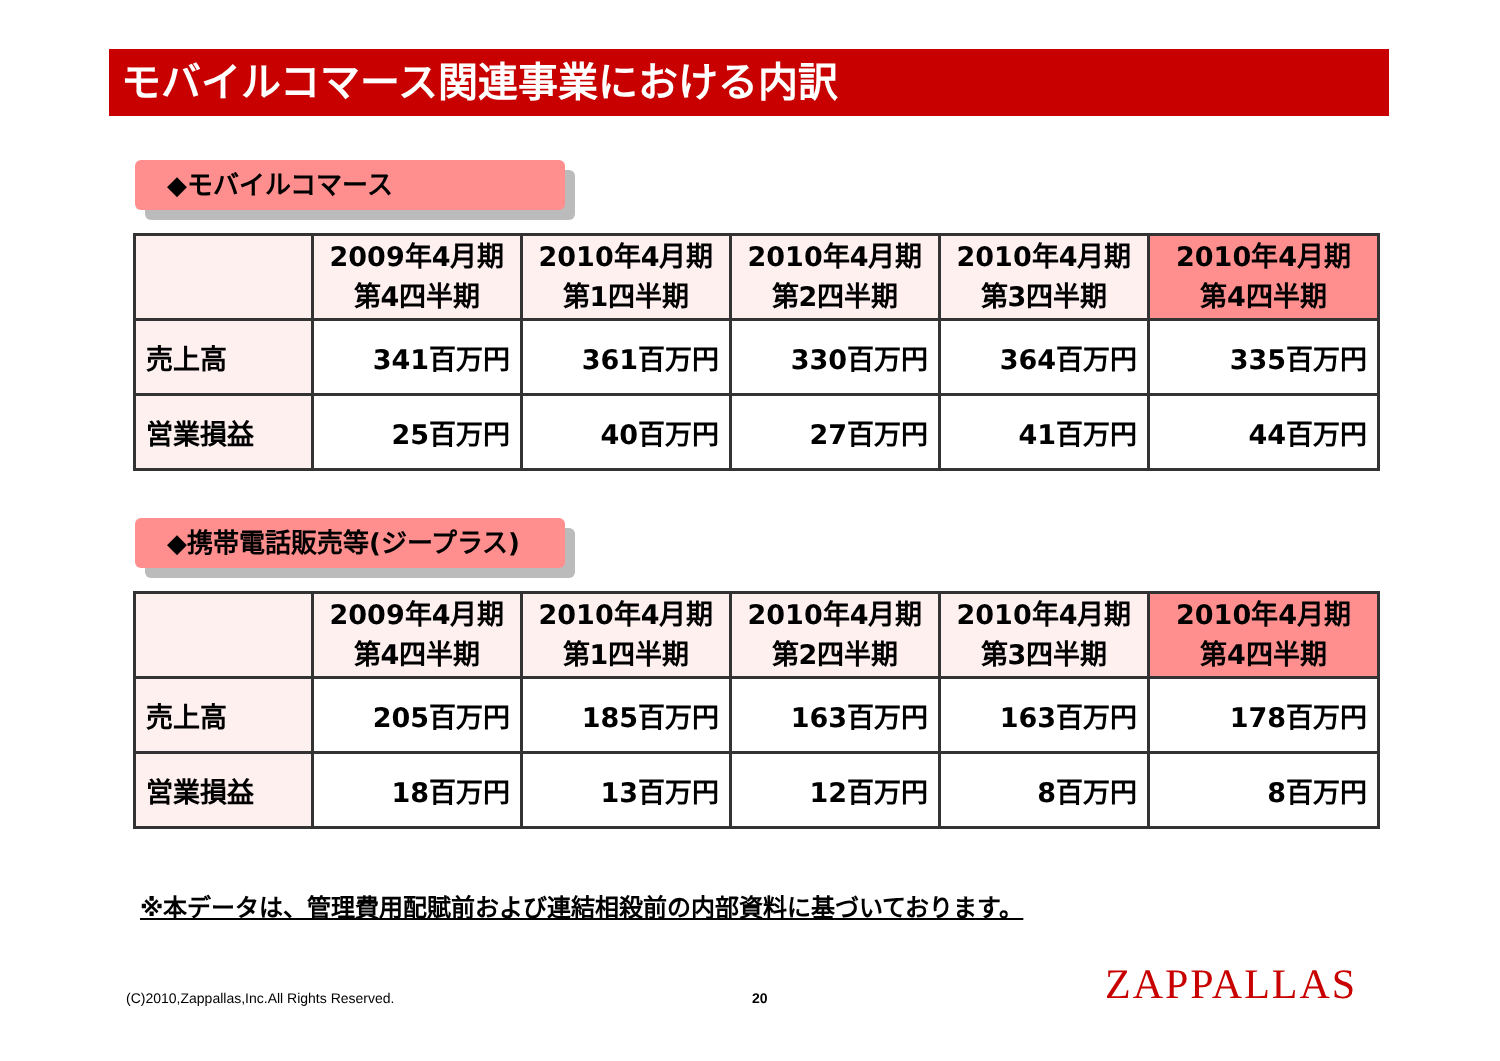モバイルコマース関連事業における内訳
◆モバイルコマース
| | 2009年4月期 第4四半期 | 2010年4月期 第1四半期 | 2010年4月期 第2四半期 | 2010年4月期 第3四半期 | 2010年4月期 第4四半期 |
| --- | --- | --- | --- | --- | --- |
| 売上高 | 341百万円 | 361百万円 | 330百万円 | 364百万円 | 335百万円 |
| 営業損益 | 25百万円 | 40百万円 | 27百万円 | 41百万円 | 44百万円 |
◆携帯電話販売等(ジープラス)
| | 2009年4月期 第4四半期 | 2010年4月期 第1四半期 | 2010年4月期 第2四半期 | 2010年4月期 第3四半期 | 2010年4月期 第4四半期 |
| --- | --- | --- | --- | --- | --- |
| 売上高 | 205百万円 | 185百万円 | 163百万円 | 163百万円 | 178百万円 |
| 営業損益 | 18百万円 | 13百万円 | 12百万円 | 8百万円 | 8百万円 |
※本データは、管理費用配賦前および連結相殺前の内部資料に基づいております。
(C)2010,Zappallas,Inc.All Rights Reserved.
20 ZAPPALLAS